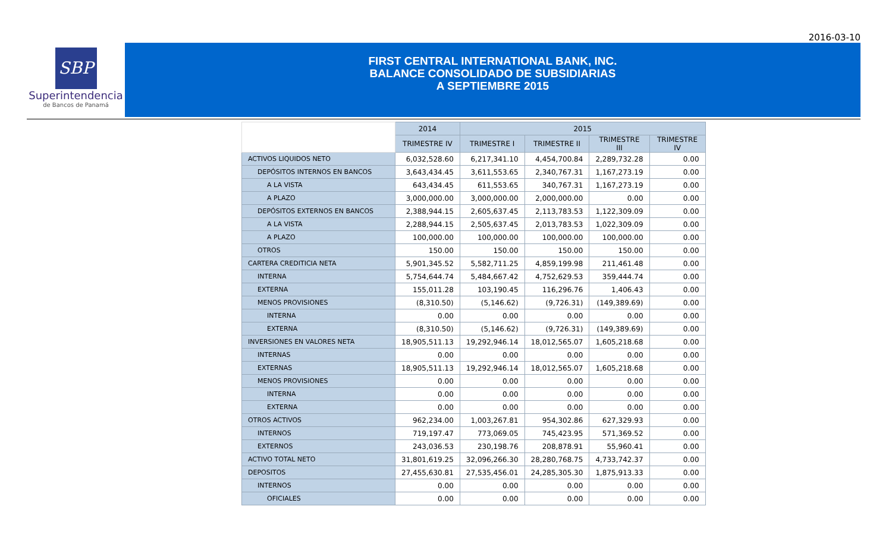2016-03-10
SBP
Superintendencia
de Bancos de Panamá
FIRST CENTRAL INTERNATIONAL BANK, INC.
BALANCE CONSOLIDADO DE SUBSIDIARIAS
A SEPTIEMBRE 2015
| | 2014 | 2015 | | | |
| | TRIMESTRE IV | TRIMESTRE I | TRIMESTRE II | TRIMESTRE III | TRIMESTRE IV |
| ACTIVOS LIQUIDOS NETO | 6,032,528.60 | 6,217,341.10 | 4,454,700.84 | 2,289,732.28 | 0.00 |
| DEPÓSITOS INTERNOS EN BANCOS | 3,643,434.45 | 3,611,553.65 | 2,340,767.31 | 1,167,273.19 | 0.00 |
| A LA VISTA | 643,434.45 | 611,553.65 | 340,767.31 | 1,167,273.19 | 0.00 |
| A PLAZO | 3,000,000.00 | 3,000,000.00 | 2,000,000.00 | 0.00 | 0.00 |
| DEPÓSITOS EXTERNOS EN BANCOS | 2,388,944.15 | 2,605,637.45 | 2,113,783.53 | 1,122,309.09 | 0.00 |
| A LA VISTA | 2,288,944.15 | 2,505,637.45 | 2,013,783.53 | 1,022,309.09 | 0.00 |
| A PLAZO | 100,000.00 | 100,000.00 | 100,000.00 | 100,000.00 | 0.00 |
| OTROS | 150.00 | 150.00 | 150.00 | 150.00 | 0.00 |
| CARTERA CREDITICIA NETA | 5,901,345.52 | 5,582,711.25 | 4,859,199.98 | 211,461.48 | 0.00 |
| INTERNA | 5,754,644.74 | 5,484,667.42 | 4,752,629.53 | 359,444.74 | 0.00 |
| EXTERNA | 155,011.28 | 103,190.45 | 116,296.76 | 1,406.43 | 0.00 |
| MENOS PROVISIONES | (8,310.50) | (5,146.62) | (9,726.31) | (149,389.69) | 0.00 |
| INTERNA | 0.00 | 0.00 | 0.00 | 0.00 | 0.00 |
| EXTERNA | (8,310.50) | (5,146.62) | (9,726.31) | (149,389.69) | 0.00 |
| INVERSIONES EN VALORES NETA | 18,905,511.13 | 19,292,946.14 | 18,012,565.07 | 1,605,218.68 | 0.00 |
| INTERNAS | 0.00 | 0.00 | 0.00 | 0.00 | 0.00 |
| EXTERNAS | 18,905,511.13 | 19,292,946.14 | 18,012,565.07 | 1,605,218.68 | 0.00 |
| MENOS PROVISIONES | 0.00 | 0.00 | 0.00 | 0.00 | 0.00 |
| INTERNA | 0.00 | 0.00 | 0.00 | 0.00 | 0.00 |
| EXTERNA | 0.00 | 0.00 | 0.00 | 0.00 | 0.00 |
| OTROS ACTIVOS | 962,234.00 | 1,003,267.81 | 954,302.86 | 627,329.93 | 0.00 |
| INTERNOS | 719,197.47 | 773,069.05 | 745,423.95 | 571,369.52 | 0.00 |
| EXTERNOS | 243,036.53 | 230,198.76 | 208,878.91 | 55,960.41 | 0.00 |
| ACTIVO TOTAL NETO | 31,801,619.25 | 32,096,266.30 | 28,280,768.75 | 4,733,742.37 | 0.00 |
| DEPOSITOS | 27,455,630.81 | 27,535,456.01 | 24,285,305.30 | 1,875,913.33 | 0.00 |
| INTERNOS | 0.00 | 0.00 | 0.00 | 0.00 | 0.00 |
| OFICIALES | 0.00 | 0.00 | 0.00 | 0.00 | 0.00 |